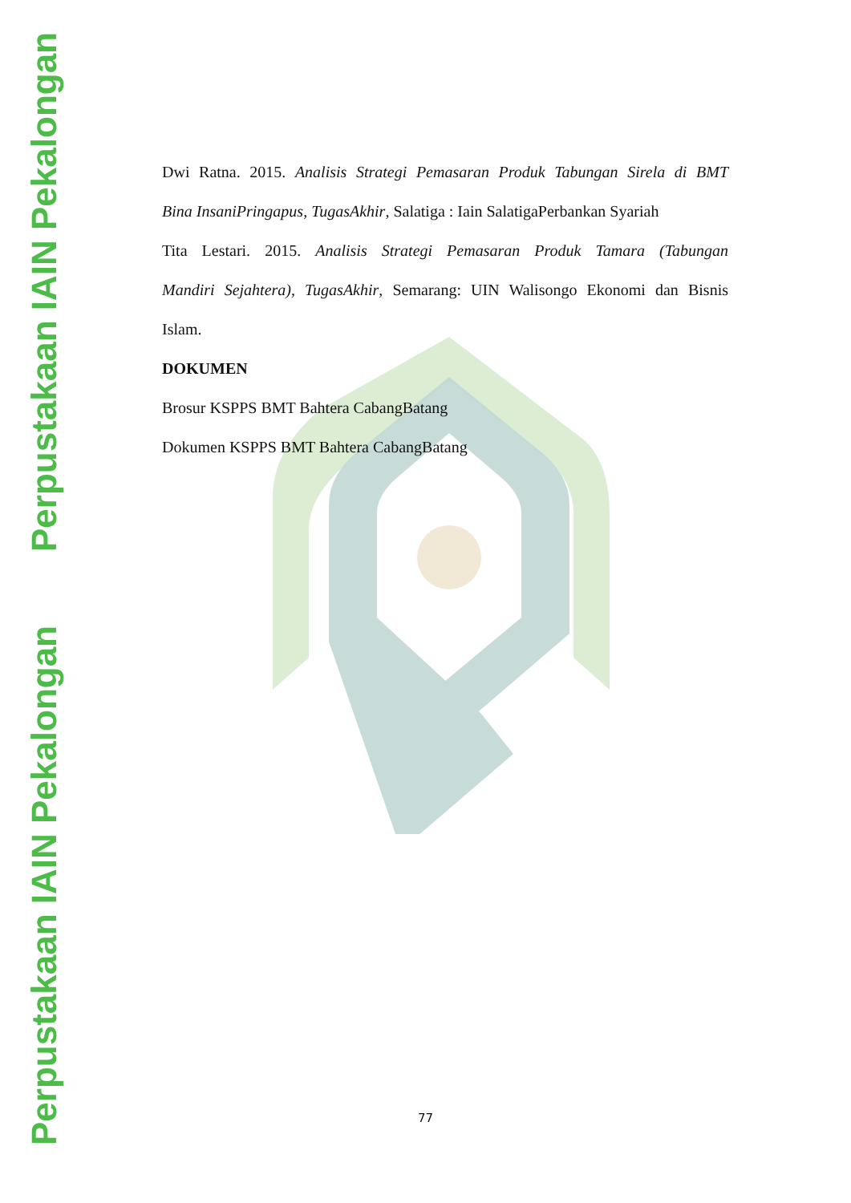Perpustakaan IAIN Pekalongan
Perpustakaan IAIN Pekalongan
Dwi Ratna. 2015. Analisis Strategi Pemasaran Produk Tabungan Sirela di BMT
Bina InsaniPringapus, TugasAkhir, Salatiga : Iain SalatigaPerbankan Syariah
Tita Lestari. 2015. Analisis Strategi Pemasaran Produk Tamara (Tabungan
Mandiri Sejahtera), TugasAkhir, Semarang: UIN Walisongo Ekonomi dan Bisnis
Islam.
DOKUMEN
Brosur KSPPS BMT Bahtera CabangBatang
Dokumen KSPPS BMT Bahtera CabangBatang
77